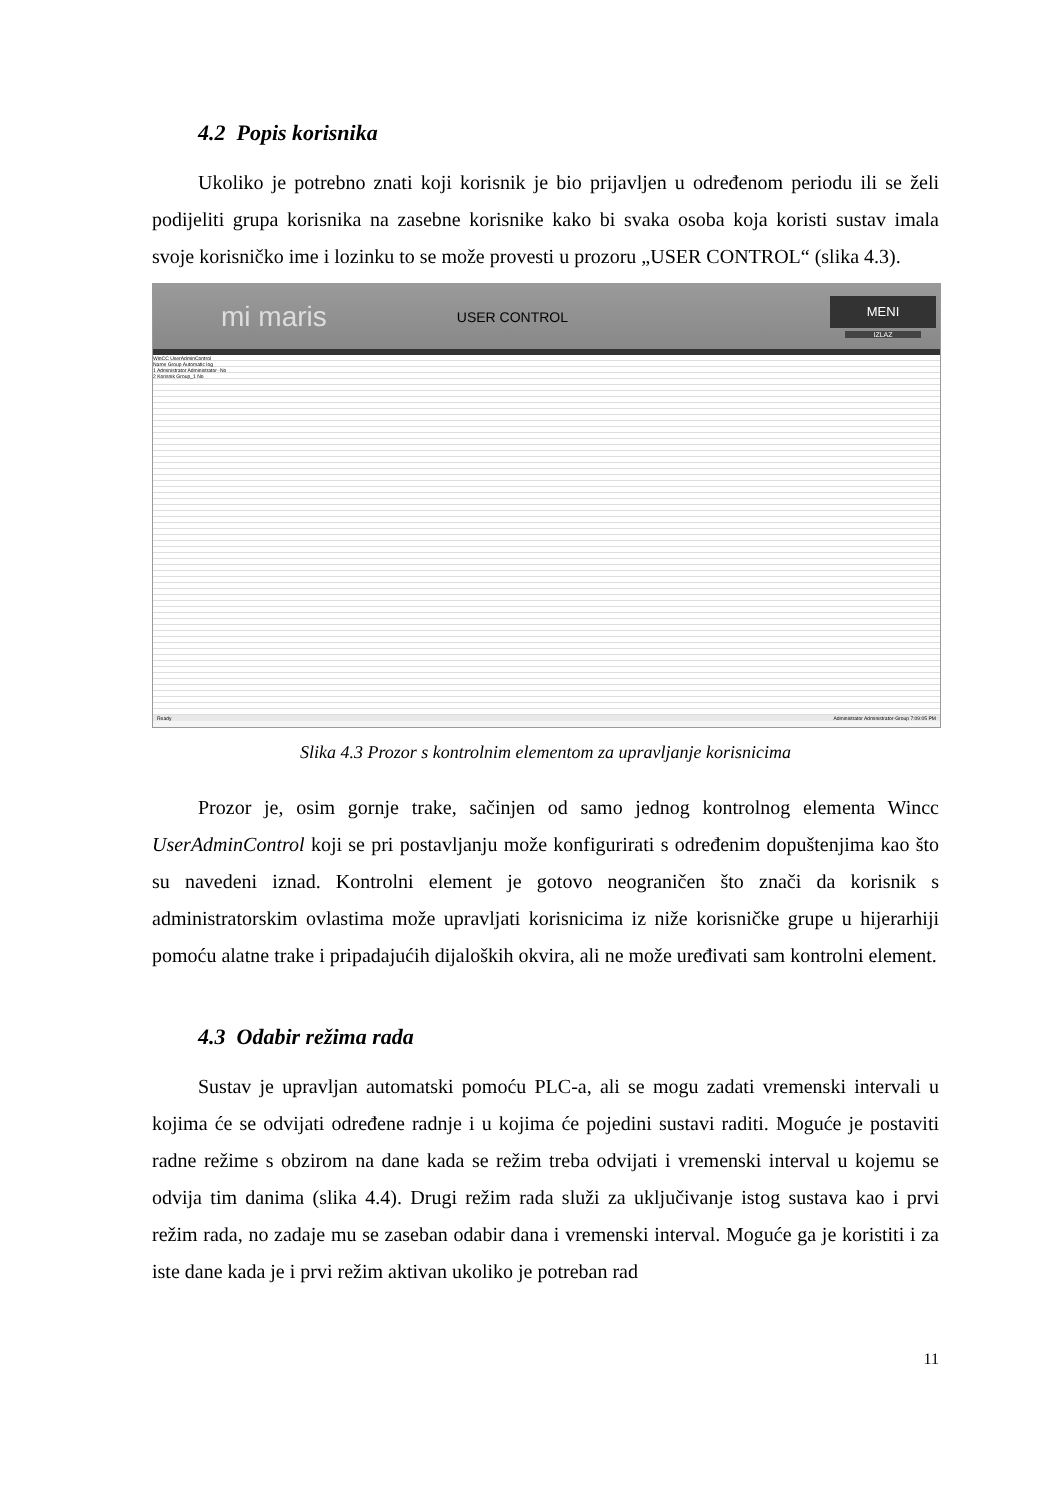4.2 Popis korisnika
Ukoliko je potrebno znati koji korisnik je bio prijavljen u određenom periodu ili se želi podijeliti grupa korisnika na zasebne korisnike kako bi svaka osoba koja koristi sustav imala svoje korisničko ime i lozinku to se može provesti u prozoru „USER CONTROL“ (slika 4.3).
mi maris USER CONTROL
MENI
IZLAZ
WinCC UserAdminControl
Name Group Automatic log
1 Administrator Administrator- No
2 Korisnik Group_1 No
Ready Administrator Administrator-Group 7:09:05 PM
Slika 4.3 Prozor s kontrolnim elementom za upravljanje korisnicima
Prozor je, osim gornje trake, sačinjen od samo jednog kontrolnog elementa Wincc UserAdminControl koji se pri postavljanju može konfigurirati s određenim dopuštenjima kao što su navedeni iznad. Kontrolni element je gotovo neograničen što znači da korisnik s administratorskim ovlastima može upravljati korisnicima iz niže korisničke grupe u hijerarhiji pomoću alatne trake i pripadajućih dijaloških okvira, ali ne može uređivati sam kontrolni element.
4.3 Odabir režima rada
Sustav je upravljan automatski pomoću PLC-a, ali se mogu zadati vremenski intervali u kojima će se odvijati određene radnje i u kojima će pojedini sustavi raditi. Moguće je postaviti radne režime s obzirom na dane kada se režim treba odvijati i vremenski interval u kojemu se odvija tim danima (slika 4.4). Drugi režim rada služi za uključivanje istog sustava kao i prvi režim rada, no zadaje mu se zaseban odabir dana i vremenski interval. Moguće ga je koristiti i za iste dane kada je i prvi režim aktivan ukoliko je potreban rad
11